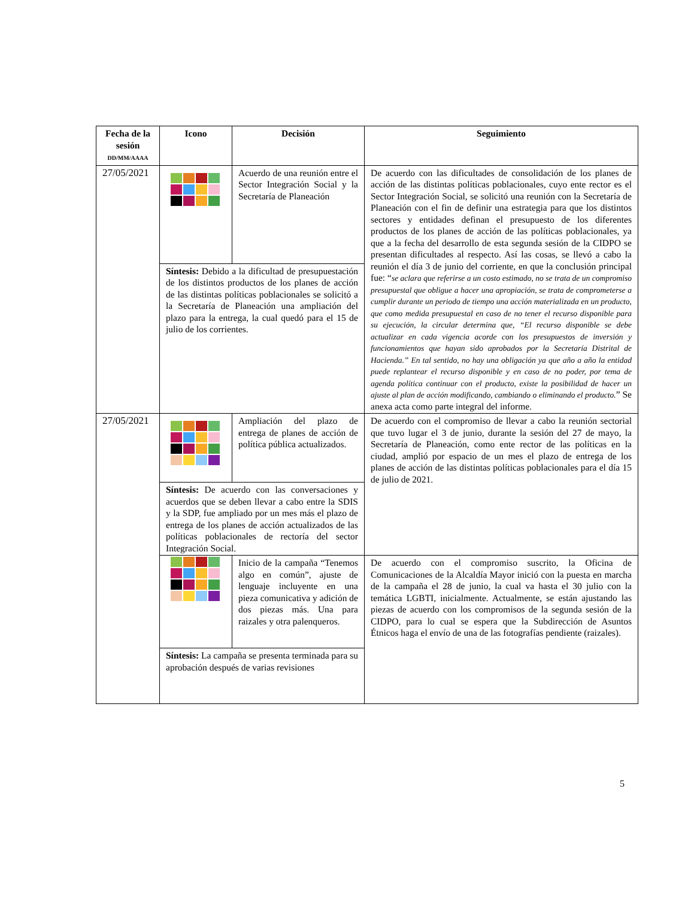| Fecha de la sesión DD/MM/AAAA | Icono | Decisión | Seguimiento |
| --- | --- | --- | --- |
| 27/05/2021 | | Acuerdo de una reunión entre el Sector Integración Social y la Secretaría de Planeación | De acuerdo con las dificultades de consolidación de los planes de acción de las distintas políticas poblacionales, cuyo ente rector es el Sector Integración Social, se solicitó una reunión con la Secretaría de Planeación con el fin de definir una estrategia para que los distintos sectores y entidades definan el presupuesto de los diferentes productos de los planes de acción de las políticas poblacionales, ya que a la fecha del desarrollo de esta segunda sesión de la CIDPO se presentan dificultades al respecto. Así las cosas, se llevó a cabo la reunión el día 3 de junio del corriente, en que la conclusión principal fue: “ se aclara que referirse a un costo estimado, no se trata de un compromiso presupuestal que obligue a hacer una apropiación, se trata de comprometerse a cumplir durante un periodo de tiempo una acción materializada en un producto, que como medida presupuestal en caso de no tener el recurso disponible para su ejecución, la circular determina que, “El recurso disponible se debe actualizar en cada vigencia acorde con los presupuestos de inversión y funcionamientos que hayan sido aprobados por la Secretaría Distrital de Hacienda.” En tal sentido, no hay una obligación ya que año a año la entidad puede replantear el recurso disponible y en caso de no poder, por tema de agenda política continuar con el producto, existe la posibilidad de hacer un ajuste al plan de acción modificando, cambiando o eliminando el producto. ” Se anexa acta como parte integral del informe. |
| | Síntesis: Debido a la dificultad de presupuestación de los distintos productos de los planes de acción de las distintas políticas poblacionales se solicitó a la Secretaría de Planeación una ampliación del plazo para la entrega, la cual quedó para el 15 de julio de los corrientes. | | |
| 27/05/2021 | | Ampliación del plazo de entrega de planes de acción de política pública actualizados. | De acuerdo con el compromiso de llevar a cabo la reunión sectorial que tuvo lugar el 3 de junio, durante la sesión del 27 de mayo, la Secretaría de Planeación, como ente rector de las políticas en la ciudad, amplió por espacio de un mes el plazo de entrega de los planes de acción de las distintas políticas poblacionales para el día 15 de julio de 2021. |
| | Síntesis: De acuerdo con las conversaciones y acuerdos que se deben llevar a cabo entre la SDIS y la SDP, fue ampliado por un mes más el plazo de entrega de los planes de acción actualizados de las políticas poblacionales de rectoría del sector Integración Social. | | |
| | | Inicio de la campaña “Tenemos algo en común”, ajuste de lenguaje incluyente en una pieza comunicativa y adición de dos piezas más. Una para raizales y otra palenqueros. | De acuerdo con el compromiso suscrito, la Oficina de Comunicaciones de la Alcaldía Mayor inició con la puesta en marcha de la campaña el 28 de junio, la cual va hasta el 30 julio con la temática LGBTI, inicialmente. Actualmente, se están ajustando las piezas de acuerdo con los compromisos de la segunda sesión de la CIDPO, para lo cual se espera que la Subdirección de Asuntos Étnicos haga el envío de una de las fotografías pendiente (raizales). |
| | Síntesis: La campaña se presenta terminada para su aprobación después de varias revisiones | | |
5